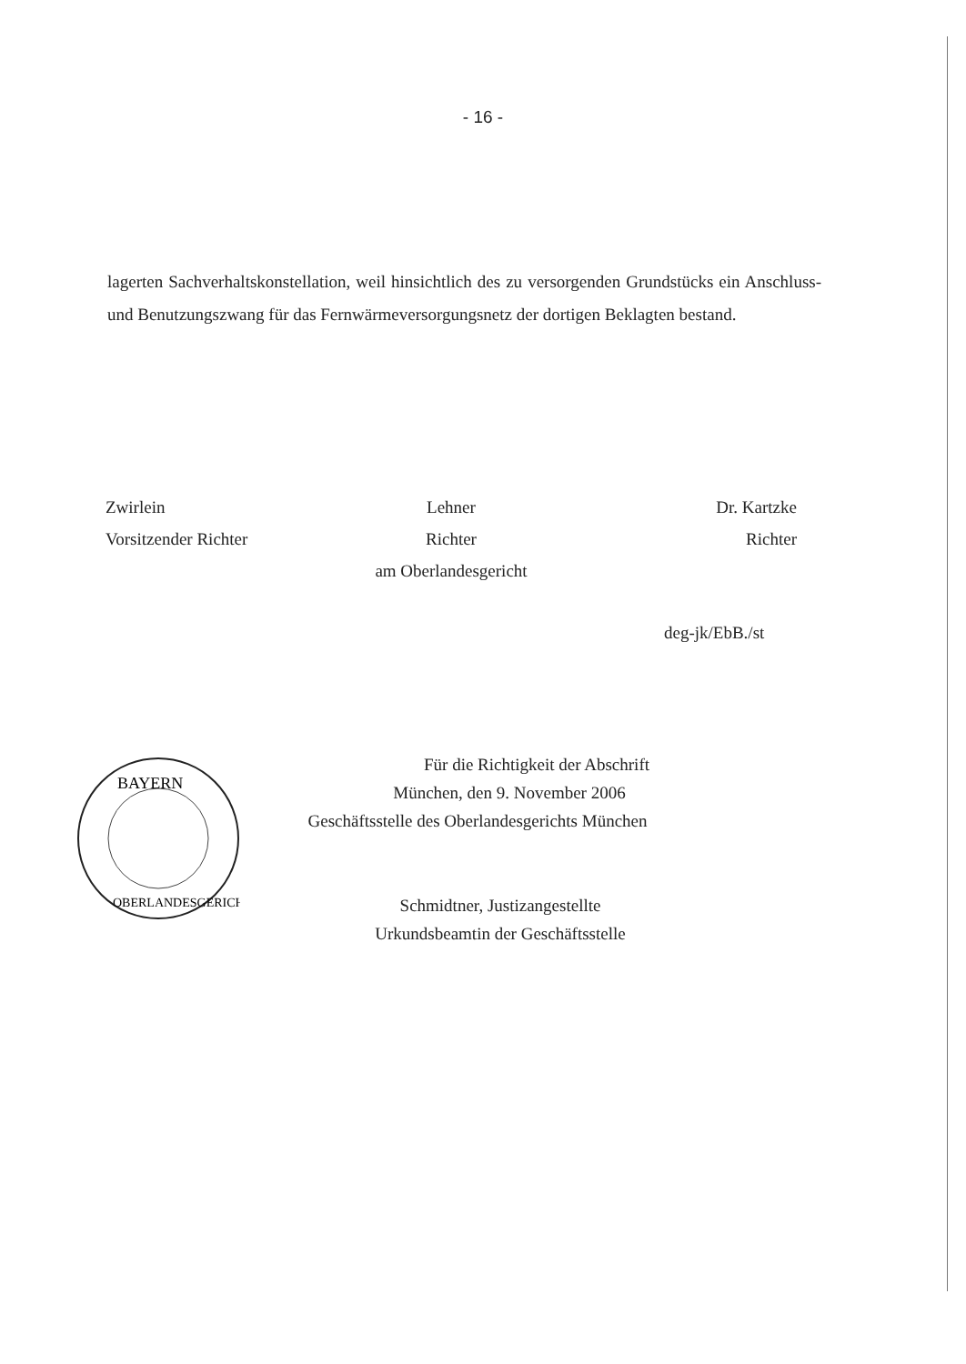- 16 -
lagerten Sachverhaltskonstellation, weil hinsichtlich des zu versorgenden Grundstücks ein Anschluss- und Benutzungszwang für das Fernwärmeversorgungsnetz der dortigen Beklagten bestand.
Zwirlein
Vorsitzender Richter
Lehner
Richter
am Oberlandesgericht
Dr. Kartzke
Richter
deg-jk/EbB./st
BAYERN
OBERLANDESGERICHT
Für die Richtigkeit der Abschrift
München, den 9. November 2006
Geschäftsstelle des Oberlandesgerichts München
Schmidtner, Justizangestellte
Urkundsbeamtin der Geschäftsstelle